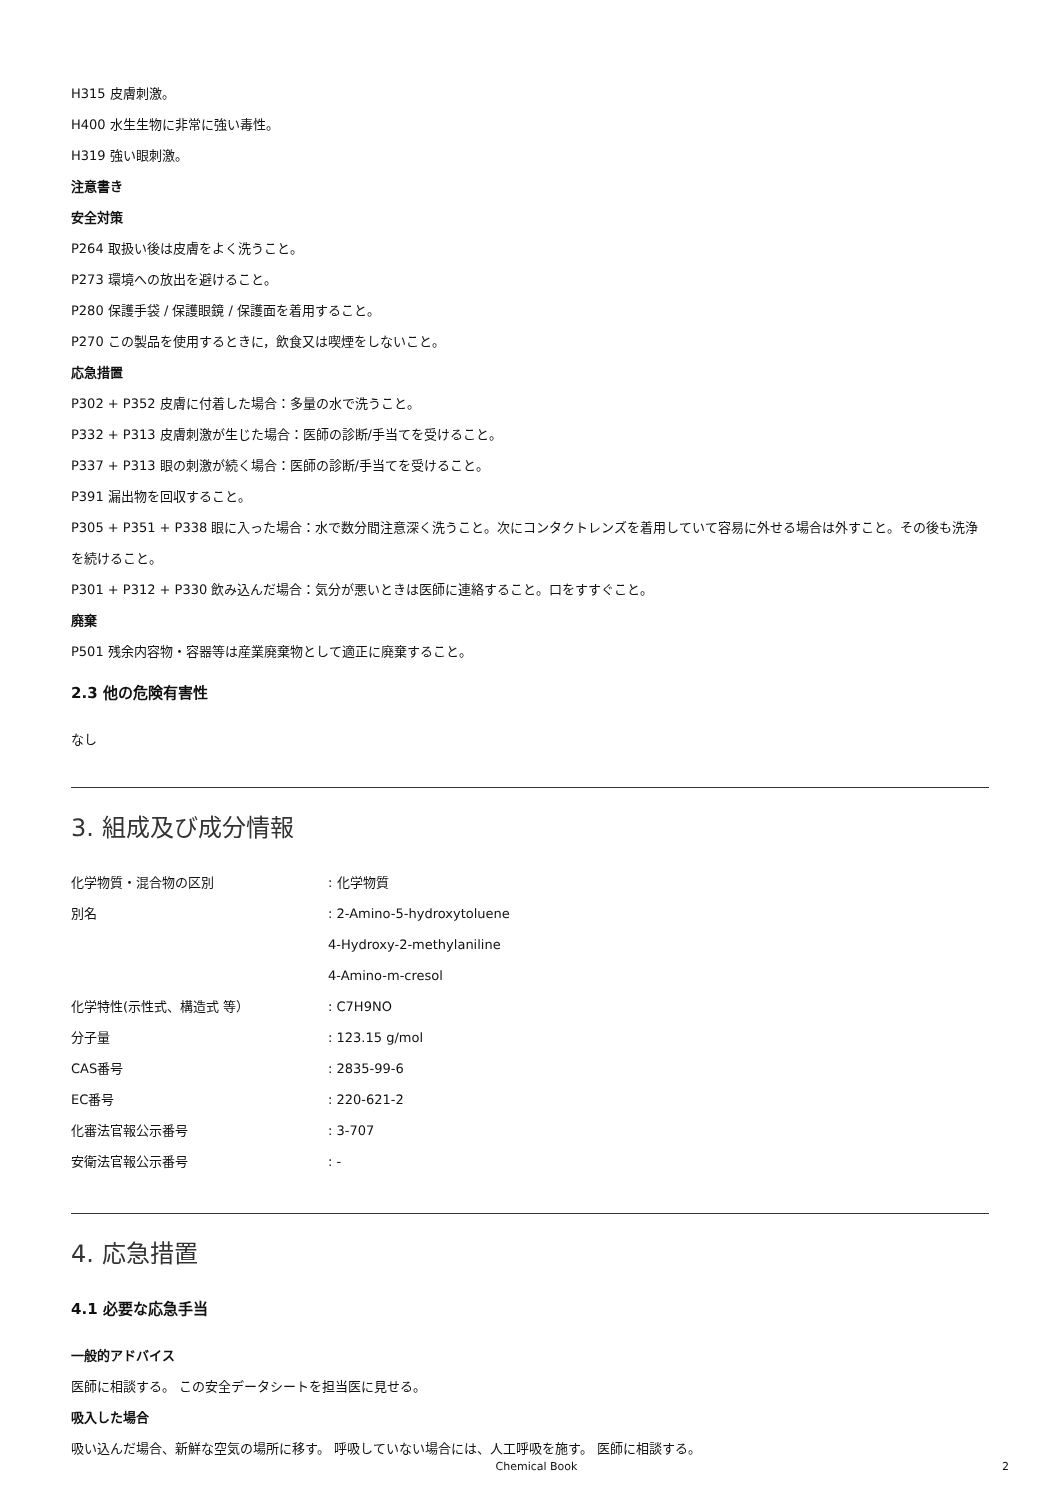H315 皮膚刺激。
H400 水生生物に非常に強い毒性。
H319 強い眼刺激。
注意書き
安全対策
P264 取扱い後は皮膚をよく洗うこと。
P273 環境への放出を避けること。
P280 保護手袋 / 保護眼鏡 / 保護面を着用すること。
P270 この製品を使用するときに，飲食又は喫煙をしないこと。
応急措置
P302 + P352 皮膚に付着した場合：多量の水で洗うこと。
P332 + P313 皮膚刺激が生じた場合：医師の診断/手当てを受けること。
P337 + P313 眼の刺激が続く場合：医師の診断/手当てを受けること。
P391 漏出物を回収すること。
P305 + P351 + P338 眼に入った場合：水で数分間注意深く洗うこと。次にコンタクトレンズを着用していて容易に外せる場合は外すこと。その後も洗浄を続けること。
P301 + P312 + P330 飲み込んだ場合：気分が悪いときは医師に連絡すること。口をすすぐこと。
廃棄
P501 残余内容物・容器等は産業廃棄物として適正に廃棄すること。
2.3 他の危険有害性
なし
3. 組成及び成分情報
| 化学物質・混合物の区別 | : 化学物質 |
| 別名 | : 2-Amino-5-hydroxytoluene |
| | 4-Hydroxy-2-methylaniline |
| | 4-Amino-m-cresol |
| 化学特性(示性式、構造式 等） | : C7H9NO |
| 分子量 | : 123.15 g/mol |
| CAS番号 | : 2835-99-6 |
| EC番号 | : 220-621-2 |
| 化審法官報公示番号 | : 3-707 |
| 安衛法官報公示番号 | : - |
4. 応急措置
4.1 必要な応急手当
一般的アドバイス
医師に相談する。 この安全データシートを担当医に見せる。
吸入した場合
吸い込んだ場合、新鮮な空気の場所に移す。 呼吸していない場合には、人工呼吸を施す。 医師に相談する。
Chemical Book 2